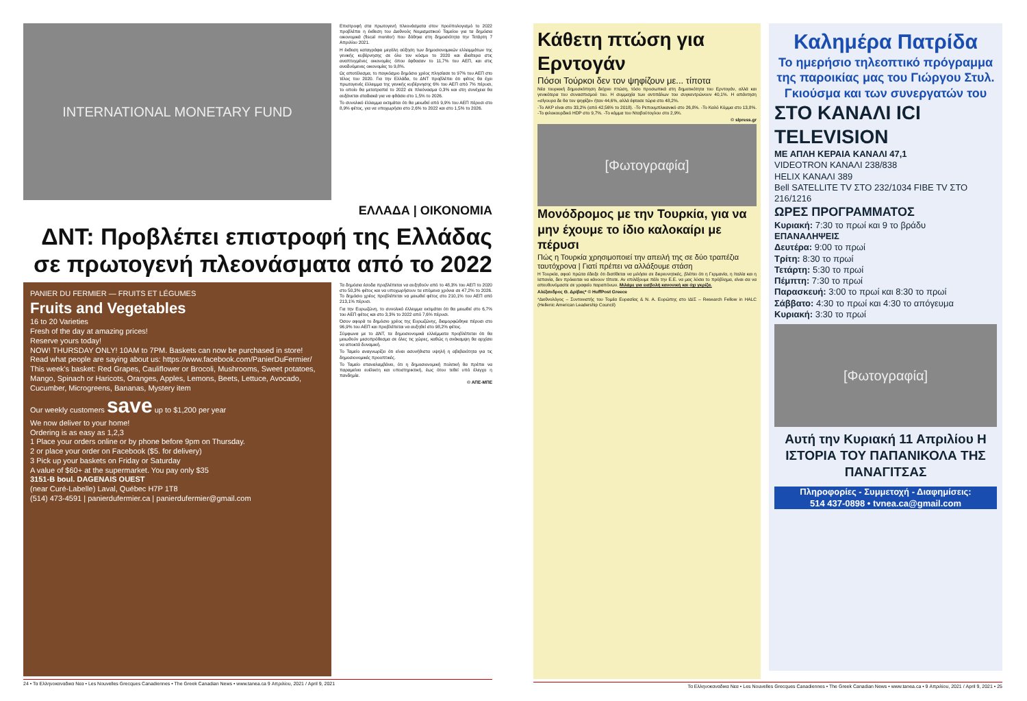INTERNATIONAL MONETARY FUND
Επιστροφή στα πρωτογενή πλεονάσματα στον προϋπολογισμό το 2022 προβλέπει η έκθεση του Διεθνούς Νομισματικού Ταμείου για τα δημόσια οικονομικά (fiscal monitor) που δόθηκε στη δημοσιότητα την Τετάρτη 7 Απριλίου 2021.
Η έκθεση καταγράφει μεγάλη αύξηση των δημοσιονομικών ελλειμμάτων της γενικής κυβέρνησης σε όλο τον κόσμο το 2020 και ιδιαίτερα στις αναπτυγμένες οικονομίες όπου έφθασαν το 11,7% του ΑΕΠ, και στις αναδυόμενες οικονομίες το 9,8%.
Ως αποτέλεσμα, το παγκόσμιο δημόσιο χρέος πλησίασε το 97% του ΑΕΠ στο τέλος του 2020. Για την Ελλάδα, το ΔΝΤ προβλέπει ότι φέτος θα έχει πρωτογενές έλλειμμα της γενικής κυβέρνησης 6% του ΑΕΠ από 7% πέρυσι, το οποίο θα μετατραπεί το 2022 σε πλεόνασμα 0,3% και στη συνέχεια θα αυξάνεται σταδιακά για να φθάσει στο 1,5% το 2026.
Το συνολικό έλλειμμα εκτιμάται ότι θα μειωθεί από 9,9% του ΑΕΠ πέρυσι στο 8,9% φέτος, για να υποχωρήσει στο 2,6% το 2022 και στο 1,5% το 2026.
ΕΛΛΑΔΑ | ΟΙΚΟΝΟΜΙΑ
ΔΝΤ: Προβλέπει επιστροφή της Ελλάδας σε πρωτογενή πλεονάσματα από το 2022
PANIER DU FERMIER — FRUITS ET LÉGUMES
Fruits and Vegetables
16 to 20 Varieties
Fresh of the day at amazing prices!
Reserve yours today!
NOW! THURSDAY ONLY! 10AM to 7PM. Baskets can now be purchased in store!
Read what people are saying about us: https://www.facebook.com/PanierDuFermier/
This week's basket: Red Grapes, Cauliflower or Brocoli, Mushrooms, Sweet potatoes, Mango, Spinach or Haricots, Oranges, Apples, Lemons, Beets, Lettuce, Avocado, Cucumber, Microgreens, Bananas, Mystery item
Our weekly customers save up to $1,200 per year
We now deliver to your home!
Ordering is as easy as 1,2,3
1 Place your orders online or by phone before 9pm on Thursday.
2 or place your order on Facebook ($5. for delivery)
3 Pick up your baskets on Friday or Saturday
A value of $60+ at the supermarket. You pay only $35
3151-B boul. DAGENAIS OUEST
(near Curé-Labelle) Laval, Québec H7P 1T8
(514) 473-4591 | panierdufermier.ca | panierdufermier@gmail.com
Τα δημόσια έσοδα προβλέπεται να αυξηθούν από το 48,3% του ΑΕΠ το 2020 στο 50,3% φέτος και να υποχωρήσουν τα επόμενα χρόνια σε 47,2% το 2026. Το δημόσιο χρέος προβλέπεται να μειωθεί φέτος στο 210,1% του ΑΕΠ από 213,1% πέρυσι.
Για την Ευρωζώνη, το συνολικό έλλειμμα εκτιμάται ότι θα μειωθεί στο 6,7% του ΑΕΠ φέτος και στο 3,3% το 2022 από 7,6% πέρυσι.
Όσον αφορά το δημόσιο χρέος της Ευρωζώνης, διαμορφώθηκε πέρυσι στο 96,9% του ΑΕΠ και προβλέπεται να αυξηθεί στο 98,2% φέτος.
Σύμφωνα με το ΔΝΤ, τα δημοσιονομικά ελλείμματα προβλέπεται ότι θα μειωθούν μεσοπρόθεσμα σε όλες τις χώρες, καθώς η ανάκαμψη θα αρχίσει να αποκτά δυναμική.
Το Ταμείο αναγνωρίζει ότι είναι ασυνήθιστα υψηλή η αβεβαιότητα για τις δημοσιονομικές προοπτικές.
Το Ταμείο επαναλαμβάνει, ότι η δημοσιονομική πολιτική θα πρέπει να παραμείνει ευέλικτη και υποστηρικτική, έως ότου τεθεί υπό έλεγχο η πανδημία.
© ΑΠΕ-ΜΠΕ
24 • Τα Ελληνοκαναδικα Νεα • Les Nouvelles Grecques Canadiennes • The Greek Canadian News • www.tanea.ca 9 Απριλίου, 2021 / April 9, 2021
Κάθετη πτώση για Ερντογάν
Πόσοι Τούρκοι δεν τον ψηφίζουν με... τίποτα
Νέα τουρκική δημοσκόπηση δείχνει πτώση, τόσο προσωπικά στη δημοτικότητα του Ερντογάν, αλλά και γενικότερα του συνασπισμού του. Η συμμαχία των αντιπάλων του συγκεντρώνουν 40,1%. Η απάντηση «σίγουρα δε θα τον ψηφίζα» ήταν 44,6%, αλλά έφτασε τώρα στο 48,2%.
-Το AKP είναι στο 33,2% (από 42,56% το 2018). -Το Ρεπουμπλικανικό στο 26,8%. -Το Καλό Κόμμα στο 13,8%. -Το φιλοκουρδικό HDP στο 9,7%. -Το κόμμα του Νταβούτογλου στο 2,9%.
© slpress.gr
[Φωτογραφία]
Μονόδρομος με την Τουρκία, για να μην έχουμε το ίδιο καλοκαίρι με πέρυσι
Πώς η Τουρκία χρησιμοποιεί την απειλή της σε δύο τραπέζια ταυτόχρονα | Γιατί πρέπει να αλλάξουμε στάση
Η Τουρκία, αφού πρώτα έδειξε ότι διατίθεται να μιλήσει σε διερευνητικές, βλέπει ότι η Γερμανία, η Ιταλία και η Ισπανία, δεν πρόκειται να κάνουν τίποτε. Αν επιλέξουμε πάλι την Ε.Ε. να μας λύσει το πρόβλημα, είναι σα να απευθυνόμαστε σε γραφείο παραπόνων. Μιλάμε για εισβολή κανονική και όχι γκρίζα.
Αλέξανδρος Θ. Δρίβας* © HuffPost Greece
*Διεθνολόγος – Συντονιστής του Τομέα Ευρασίας & Ν. Α. Ευρώπης στο ΙΔΙΣ – Research Fellow in HALC (Hellenic American Leadership Council)
Καλημέρα Πατρίδα
Το ημερήσιο τηλεοπτικό πρόγραμμα της παροικίας μας του Γιώργου Στυλ. Γκιούσμα και των συνεργατών του
ΣΤΟ ΚΑΝΑΛΙ ICI TELEVISION
ΜΕ ΑΠΛΗ ΚΕΡΑΙΑ ΚΑΝΑΛΙ 47,1
VIDEOTRON ΚΑΝΑΛΙ 238/838
HELIX ΚΑΝΑΛΙ 389
Bell SATELLITE TV ΣΤΟ 232/1034 FIBE TV ΣΤΟ 216/1216
ΩΡΕΣ ΠΡΟΓΡΑΜΜΑΤΟΣ
Κυριακή: 7:30 το πρωί και 9 το βράδυ
ΕΠΑΝΑΛΗΨΕΙΣ
Δευτέρα: 9:00 το πρωί
Τρίτη: 8:30 το πρωί
Τετάρτη: 5:30 το πρωί
Πέμπτη: 7:30 το πρωί
Παρασκευή: 3:00 το πρωί και 8:30 το πρωί
Σάββατο: 4:30 το πρωί και 4:30 το απόγευμα
Κυριακή: 3:30 το πρωί
[Φωτογραφία]
Αυτή την Κυριακή 11 Απριλίου Η ΙΣΤΟΡΙΑ ΤΟΥ ΠΑΠΑΝΙΚΟΛΑ ΤΗΣ ΠΑΝΑΓΙΤΣΑΣ
Πληροφορίες - Συμμετοχή - Διαφημίσεις:
514 437-0898 • tvnea.ca@gmail.com
Τα Ελληνοκαναδικα Νεα • Les Nouvelles Grecques Canadiennes • The Greek Canadian News • www.tanea.ca • 9 Απριλίου, 2021 / April 9, 2021 • 25